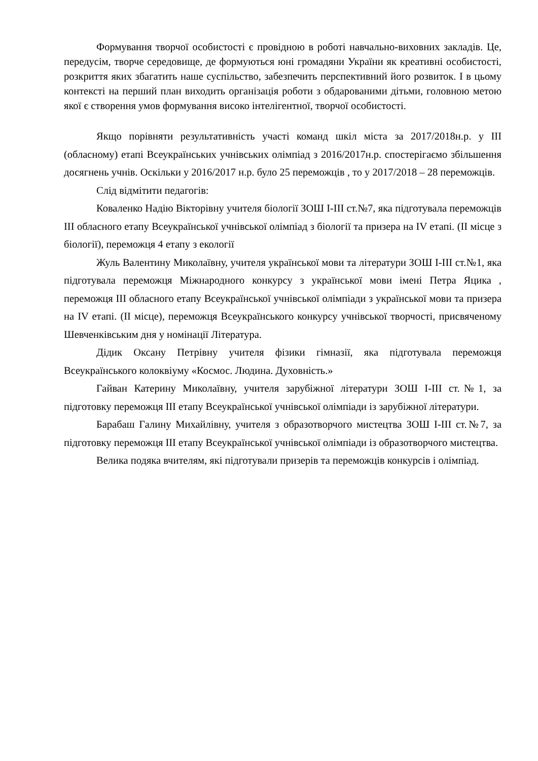Формування творчої особистості є провідною в роботі навчально-виховних закладів. Це, передусім, творче середовище, де формуються юні громадяни України як креативні особистості, розкриття яких збагатить наше суспільство, забезпечить перспективний його розвиток. І в цьому контексті на перший план виходить організація роботи з обдарованими дітьми, головною метою якої є створення умов формування високо інтелігентної, творчої особистості.
Якщо порівняти результативність участі команд шкіл міста за 2017/2018н.р. у ІІІ (обласному) етапі Всеукраїнських учнівських олімпіад з 2016/2017н.р. спостерігаємо збільшення досягнень учнів. Оскільки у 2016/2017 н.р. було 25 переможців , то у 2017/2018 – 28 переможців.
Слід відмітити педагогів:
Коваленко Надію Вікторівну учителя біології ЗОШ І-ІІІ ст.№7, яка підготувала переможців ІІІ обласного етапу Всеукраїнської учнівської олімпіад з біології та призера на IV етапі. (ІІ місце з біології), переможця 4 етапу з екології
Жуль Валентину Миколаївну, учителя української мови та літератури ЗОШ І-ІІІ ст.№1, яка підготувала переможця Міжнародного конкурсу з української мови імені Петра Яцика , переможця ІІІ обласного етапу Всеукраїнської учнівської олімпіади з української мови та призера на IV етапі. (ІІ місце), переможця Всеукраїнського конкурсу учнівської творчості, присвяченому Шевченківським дня у номінації Література.
Дідик Оксану Петрівну учителя фізики гімназії, яка підготувала переможця Всеукраїнського колоквіуму «Космос. Людина. Духовність.»
Гайван Катерину Миколаївну, учителя зарубіжної літератури ЗОШ І-ІІІ ст.№1, за підготовку переможця ІІІ етапу Всеукраїнської учнівської олімпіади із зарубіжної літератури.
Барабаш Галину Михайлівну, учителя з образотворчого мистецтва ЗОШ І-ІІІ ст.№7, за підготовку переможця ІІІ етапу Всеукраїнської учнівської олімпіади із образотворчого мистецтва.
Велика подяка вчителям, які підготували призерів та переможців конкурсів і олімпіад.